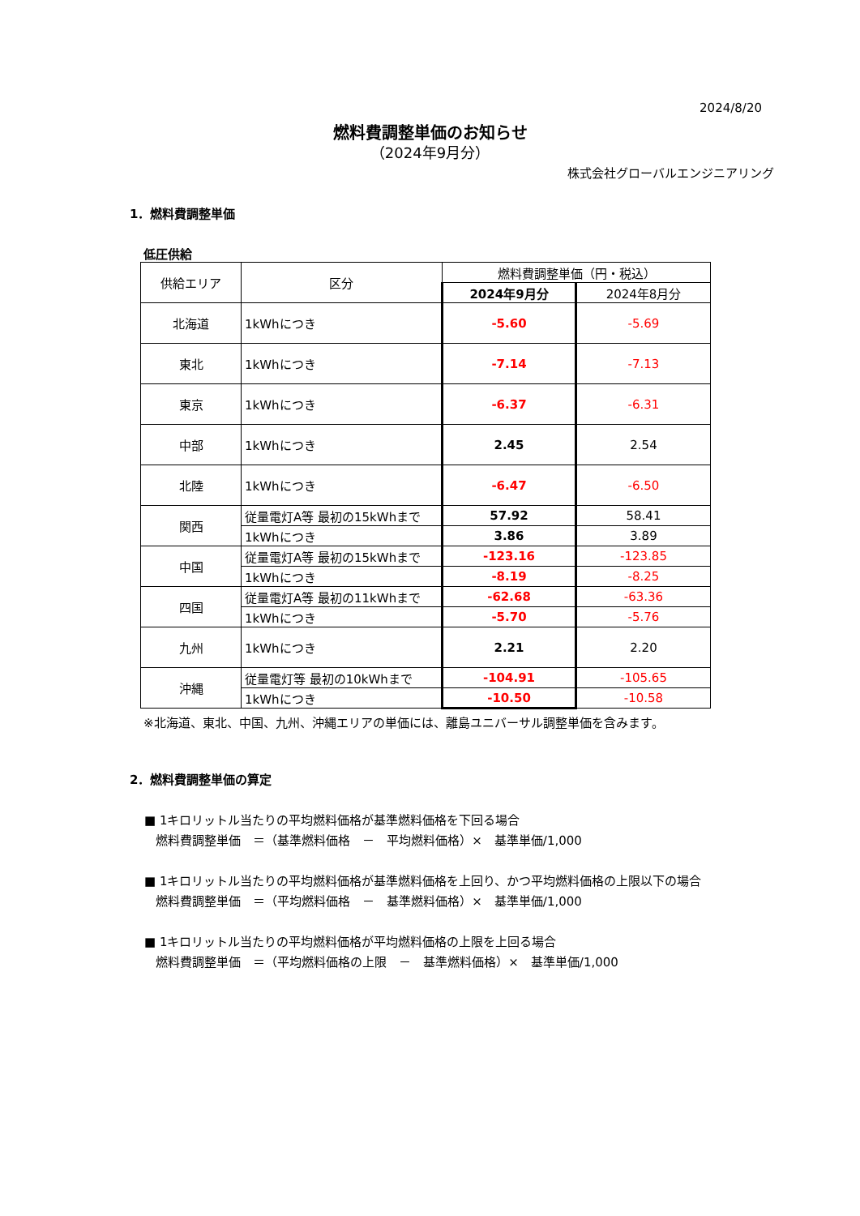2024/8/20
燃料費調整単価のお知らせ
（2024年9月分）
株式会社グローバルエンジニアリング
1．燃料費調整単価
低圧供給
| 供給エリア | 区分 | 燃料費調整単価（円・税込） | |
| --- | --- | --- | --- |
| | | 2024年9月分 | 2024年8月分 |
| 北海道 | 1kWhにつき | -5.60 | -5.69 |
| 東北 | 1kWhにつき | -7.14 | -7.13 |
| 東京 | 1kWhにつき | -6.37 | -6.31 |
| 中部 | 1kWhにつき | 2.45 | 2.54 |
| 北陸 | 1kWhにつき | -6.47 | -6.50 |
| 関西 | 従量電灯A等 最初の15kWhまで | 57.92 | 58.41 |
| | 1kWhにつき | 3.86 | 3.89 |
| 中国 | 従量電灯A等 最初の15kWhまで | -123.16 | -123.85 |
| | 1kWhにつき | -8.19 | -8.25 |
| 四国 | 従量電灯A等 最初の11kWhまで | -62.68 | -63.36 |
| | 1kWhにつき | -5.70 | -5.76 |
| 九州 | 1kWhにつき | 2.21 | 2.20 |
| 沖縄 | 従量電灯等 最初の10kWhまで | -104.91 | -105.65 |
| | 1kWhにつき | -10.50 | -10.58 |
※北海道、東北、中国、九州、沖縄エリアの単価には、離島ユニバーサル調整単価を含みます。
2．燃料費調整単価の算定
■ 1キロリットル当たりの平均燃料価格が基準燃料価格を下回る場合
燃料費調整単価　＝（基準燃料価格　－　平均燃料価格）×　基準単価/1,000
■ 1キロリットル当たりの平均燃料価格が基準燃料価格を上回り、かつ平均燃料価格の上限以下の場合
燃料費調整単価　＝（平均燃料価格　－　基準燃料価格）×　基準単価/1,000
■ 1キロリットル当たりの平均燃料価格が平均燃料価格の上限を上回る場合
燃料費調整単価　＝（平均燃料価格の上限　－　基準燃料価格）×　基準単価/1,000